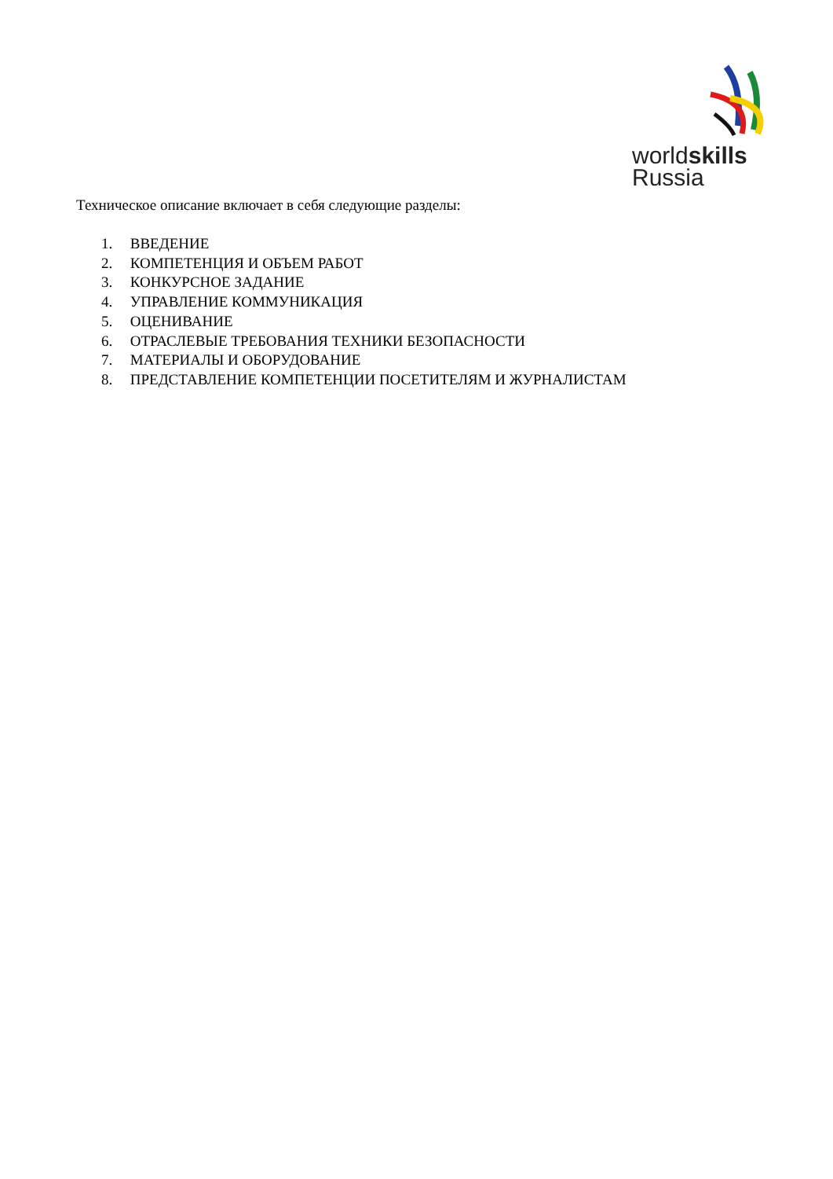worldskills
Russia
Техническое описание включает в себя следующие разделы:
1. ВВЕДЕНИЕ
2. КОМПЕТЕНЦИЯ И ОБЪЕМ РАБОТ
3. КОНКУРСНОЕ ЗАДАНИЕ
4. УПРАВЛЕНИЕ КОММУНИКАЦИЯ
5. ОЦЕНИВАНИЕ
6. ОТРАСЛЕВЫЕ ТРЕБОВАНИЯ ТЕХНИКИ БЕЗОПАСНОСТИ
7. МАТЕРИАЛЫ И ОБОРУДОВАНИЕ
8. ПРЕДСТАВЛЕНИЕ КОМПЕТЕНЦИИ ПОСЕТИТЕЛЯМ И ЖУРНАЛИСТАМ